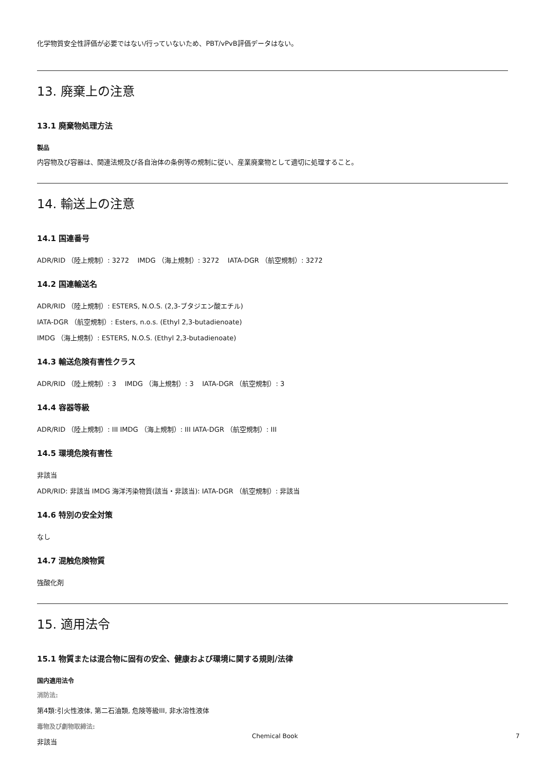化学物質安全性評価が必要ではない/行っていないため、PBT/vPvB評価データはない。
13. 廃棄上の注意
13.1 廃棄物処理方法
製品
内容物及び容器は、関連法規及び各自治体の条例等の規制に従い、産業廃棄物として適切に処理すること。
14. 輸送上の注意
14.1 国連番号
ADR/RID （陸上規制）: 3272 IMDG （海上規制）: 3272 IATA-DGR （航空規制）: 3272
14.2 国連輸送名
ADR/RID （陸上規制）: ESTERS, N.O.S. (2,3-ブタジエン酸エチル)
IATA-DGR （航空規制）: Esters, n.o.s. (Ethyl 2,3-butadienoate)
IMDG （海上規制）: ESTERS, N.O.S. (Ethyl 2,3-butadienoate)
14.3 輸送危険有害性クラス
ADR/RID （陸上規制）: 3 IMDG （海上規制）: 3 IATA-DGR （航空規制）: 3
14.4 容器等級
ADR/RID （陸上規制）: III IMDG （海上規制）: III IATA-DGR （航空規制）: III
14.5 環境危険有害性
非該当
ADR/RID: 非該当 IMDG 海洋汚染物質(該当・非該当): IATA-DGR （航空規制）: 非該当
14.6 特別の安全対策
なし
14.7 混触危険物質
強酸化剤
15. 適用法令
15.1 物質または混合物に固有の安全、健康および環境に関する規則/法律
国内適用法令
消防法:
第4類:引火性液体, 第二石油類, 危険等級III, 非水溶性液体
毒物及び劇物取締法:
非該当
Chemical Book 7